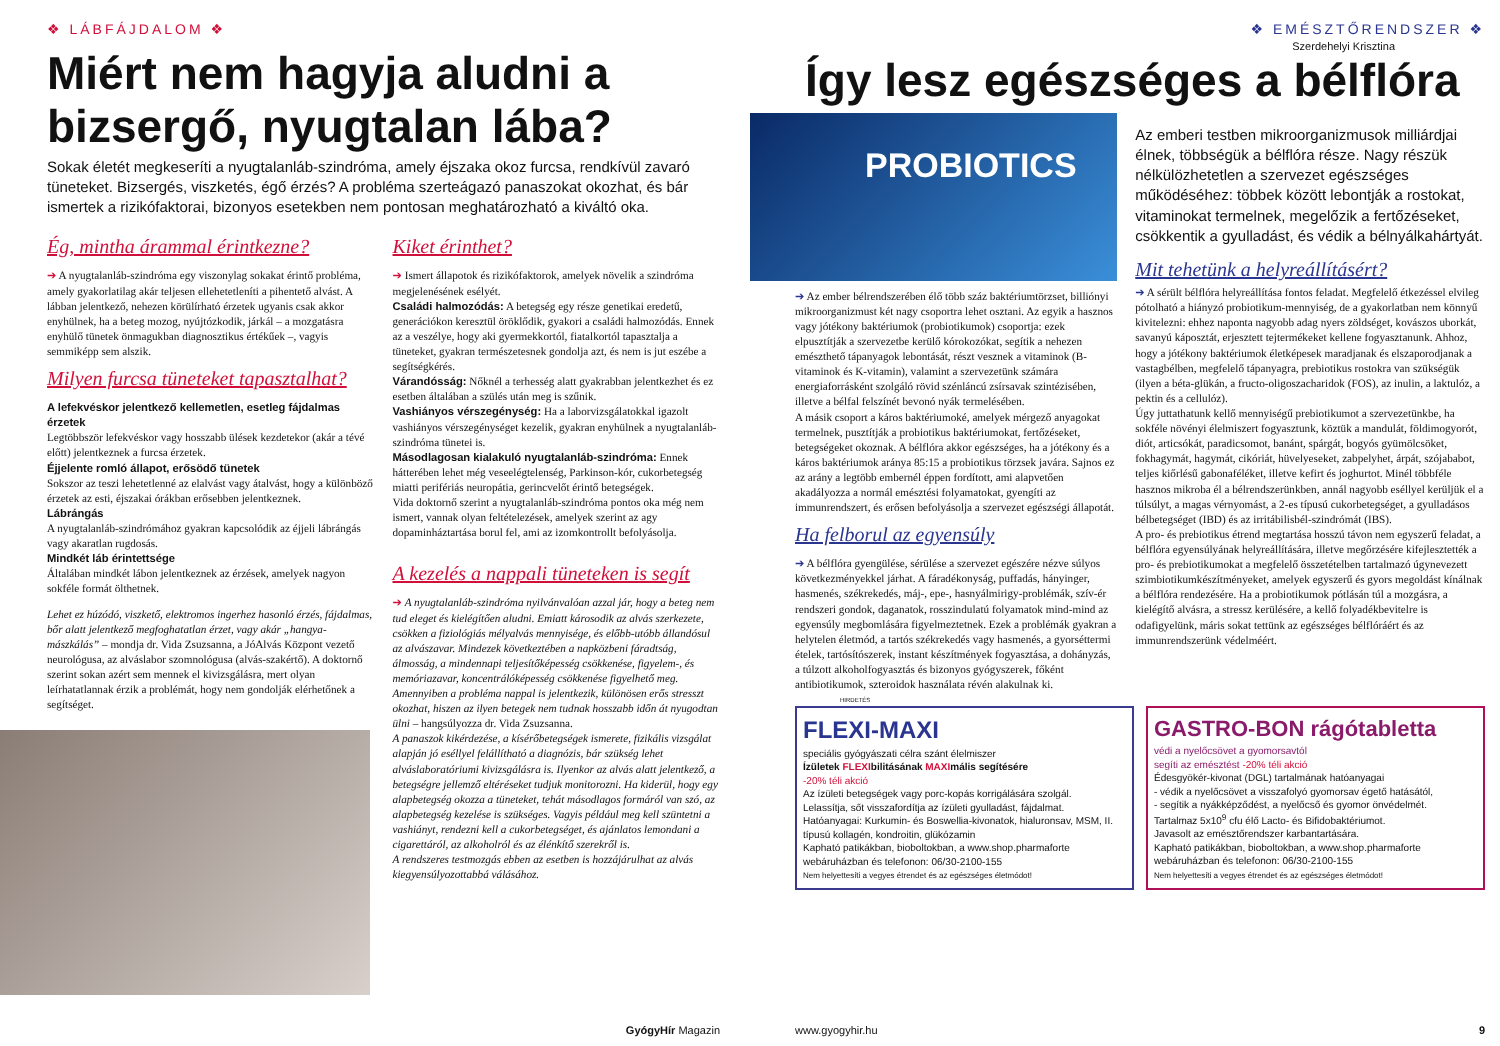❖ LÁBFÁJDALOM ❖
Miért nem hagyja aludni a bizsergő, nyugtalan lába?
Sokak életét megkeseríti a nyugtalanláb-szindróma, amely éjszaka okoz furcsa, rendkívül zavaró tüneteket. Bizsergés, viszketés, égő érzés? A probléma szerteágazó panaszokat okozhat, és bár ismertek a rizikófaktorai, bizonyos esetekben nem pontosan meghatározható a kiváltó oka.
Ég, mintha árammal érintkezne?
➔ A nyugtalanláb-szindróma egy viszonylag sokakat érintő probléma, amely gyakorlatilag akár teljesen ellehetetleníti a pihentető alvást. A lábban jelentkező, nehezen körülírható érzetek ugyanis csak akkor enyhülnek, ha a beteg mozog, nyújtózkodik, járkál – a mozgatásra enyhülő tünetek önmagukban diagnosztikus értékűek –, vagyis semmiképp sem alszik.
Milyen furcsa tüneteket tapasztalhat?
A lefekvéskor jelentkező kellemetlen, esetleg fájdalmas érzetek
Legtöbbször lefekvéskor vagy hosszabb ülések kezdetekor (akár a tévé előtt) jelentkeznek a furcsa érzetek.
Éjjelente romló állapot, erősödő tünetek
Sokszor az teszi lehetetlenné az elalvást vagy átalvást, hogy a különböző érzetek az esti, éjszakai órákban erősebben jelentkeznek.
Lábrángás
A nyugtalanláb-szindrómához gyakran kapcsolódik az éjjeli lábrángás vagy akaratlan rugdosás.
Mindkét láb érintettsége
Általában mindkét lábon jelentkeznek az érzések, amelyek nagyon sokféle formát ölthetnek.
Lehet ez húzódó, viszkető, elektromos ingerhez hasonló érzés, fájdalmas, bőr alatt jelentkező megfoghatatlan érzet, vagy akár „hangya-mászkálás” – mondja dr. Vida Zsuzsanna, a JóAlvás Központ vezető neurológusa, az alváslabor szomnológusa (alvás-szakértő). A doktornő szerint sokan azért sem mennek el kivizsgálásra, mert olyan leírhatatlannak érzik a problémát, hogy nem gondolják elérhetőnek a segítséget.
Kiket érinthet?
➔ Ismert állapotok és rizikófaktorok, amelyek növelik a szindróma megjelenésének esélyét.
Családi halmozódás: A betegség egy része genetikai eredetű, generációkon keresztül öröklődik, gyakori a családi halmozódás. Ennek az a veszélye, hogy aki gyermekkortól, fiatalkortól tapasztalja a tüneteket, gyakran természetesnek gondolja azt, és nem is jut eszébe a segítségkérés.
Várandósság: Nőknél a terhesség alatt gyakrabban jelentkezhet és ez esetben általában a szülés után meg is szűnik.
Vashiányos vérszegénység: Ha a laborvizsgálatokkal igazolt vashiányos vérszegénységet kezelik, gyakran enyhülnek a nyugtalanláb-szindróma tünetei is.
Másodlagosan kialakuló nyugtalanláb-szindróma: Ennek hátterében lehet még veseelégtelenség, Parkinson-kór, cukorbetegség miatti perifériás neuropátia, gerincvelőt érintő betegségek.
Vida doktornő szerint a nyugtalanláb-szindróma pontos oka még nem ismert, vannak olyan feltételezések, amelyek szerint az agy dopaminháztartása borul fel, ami az izomkontrollt befolyásolja.
A kezelés a nappali tüneteken is segít
➔ A nyugtalanláb-szindróma nyilvánvalóan azzal jár, hogy a beteg nem tud eleget és kielégítően aludni. Emiatt károsodik az alvás szerkezete, csökken a fiziológiás mélyalvás mennyisége, és előbb-utóbb állandósul az alvászavar. Mindezek következtében a napközbeni fáradtság, álmosság, a mindennapi teljesítőképesség csökkenése, figyelem-, és memóriazavar, koncentrálóképesség csökkenése figyelhető meg. Amennyiben a probléma nappal is jelentkezik, különösen erős stresszt okozhat, hiszen az ilyen betegek nem tudnak hosszabb időn át nyugodtan ülni – hangsúlyozza dr. Vida Zsuzsanna.
A panaszok kikérdezése, a kísérőbetegségek ismerete, fizikális vizsgálat alapján jó eséllyel felállítható a diagnózis, bár szükség lehet alváslaboratóriumi kivizsgálásra is. Ilyenkor az alvás alatt jelentkező, a betegségre jellemző eltéréseket tudjuk monitorozni. Ha kiderül, hogy egy alapbetegség okozza a tüneteket, tehát másodlagos formáról van szó, az alapbetegség kezelése is szükséges. Vagyis például meg kell szüntetni a vashiányt, rendezni kell a cukorbetegséget, és ajánlatos lemondani a cigarettáról, az alkoholról és az élénkítő szerekről is.
A rendszeres testmozgás ebben az esetben is hozzájárulhat az alvás kiegyensúlyozottabbá válásához.
GyógyHír Magazin
❖ EMÉSZTŐRENDSZER ❖
Szerdehelyi Krisztina
Így lesz egészséges a bélflóra
PROBIOTICS
➔ Az ember bélrendszerében élő több száz baktériumtörzset, billiónyi mikroorganizmust két nagy csoportra lehet osztani. Az egyik a hasznos vagy jótékony baktériumok (probiotikumok) csoportja: ezek elpusztítják a szervezetbe kerülő kórokozókat, segítik a nehezen emészthető tápanyagok lebontását, részt vesznek a vitaminok (B-vitaminok és K-vitamin), valamint a szervezetünk számára energiaforrásként szolgáló rövid szénláncú zsírsavak szintézisében, illetve a bélfal felszínét bevonó nyák termelésében.
A másik csoport a káros baktériumoké, amelyek mérgező anyagokat termelnek, pusztítják a probiotikus baktériumokat, fertőzéseket, betegségeket okoznak. A bélflóra akkor egészséges, ha a jótékony és a káros baktériumok aránya 85:15 a probiotikus törzsek javára. Sajnos ez az arány a legtöbb embernél éppen fordított, ami alapvetően akadályozza a normál emésztési folyamatokat, gyengíti az immunrendszert, és erősen befolyásolja a szervezet egészségi állapotát.
Ha felborul az egyensúly
➔ A bélflóra gyengülése, sérülése a szervezet egészére nézve súlyos következményekkel járhat. A fáradékonyság, puffadás, hányinger, hasmenés, székrekedés, máj-, epe-, hasnyálmirigy-problémák, szív-ér rendszeri gondok, daganatok, rosszindulatú folyamatok mind-mind az egyensúly megbomlására figyelmeztetnek. Ezek a problémák gyakran a helytelen életmód, a tartós székrekedés vagy hasmenés, a gyorséttermi ételek, tartósítószerek, instant készítmények fogyasztása, a dohányzás, a túlzott alkoholfogyasztás és bizonyos gyógyszerek, főként antibiotikumok, szteroidok használata révén alakulnak ki.
Az emberi testben mikroorganizmusok milliárdjai élnek, többségük a bélflóra része. Nagy részük nélkülözhetetlen a szervezet egészséges működéséhez: többek között lebontják a rostokat, vitaminokat termelnek, megelőzik a fertőzéseket, csökkentik a gyulladást, és védik a bélnyálkahártyát.
Mit tehetünk a helyreállításért?
➔ A sérült bélflóra helyreállítása fontos feladat. Megfelelő étkezéssel elvileg pótolható a hiányzó probiotikum-mennyiség, de a gyakorlatban nem könnyű kivitelezni: ehhez naponta nagyobb adag nyers zöldséget, kovászos uborkát, savanyú káposztát, erjesztett tejtermékeket kellene fogyasztanunk. Ahhoz, hogy a jótékony baktériumok életképesek maradjanak és elszaporodjanak a vastagbélben, megfelelő tápanyagra, prebiotikus rostokra van szükségük (ilyen a béta-glükán, a fructo-oligoszacharidok (FOS), az inulin, a laktulóz, a pektin és a cellulóz).
Úgy juttathatunk kellő mennyiségű prebiotikumot a szervezetünkbe, ha sokféle növényi élelmiszert fogyasztunk, köztük a mandulát, földimogyorót, diót, articsókát, paradicsomot, banánt, spárgát, bogyós gyümölcsöket, fokhagymát, hagymát, cikóriát, hüvelyeseket, zabpelyhet, árpát, szójababot, teljes kiőrlésű gabonaféléket, illetve kefirt és joghurtot. Minél többféle hasznos mikroba él a bélrendszerünkben, annál nagyobb eséllyel kerüljük el a túlsúlyt, a magas vérnyomást, a 2-es típusú cukorbetegséget, a gyulladásos bélbetegséget (IBD) és az irritábilisbél-szindrómát (IBS).
A pro- és prebiotikus étrend megtartása hosszú távon nem egyszerű feladat, a bélflóra egyensúlyának helyreállítására, illetve megőrzésére kifejlesztették a pro- és prebiotikumokat a megfelelő összetételben tartalmazó úgynevezett szimbiotikumkészítményeket, amelyek egyszerű és gyors megoldást kínálnak a bélflóra rendezésére. Ha a probiotikumok pótlásán túl a mozgásra, a kielégítő alvásra, a stressz kerülésére, a kellő folyadékbevitelre is odafigyelünk, máris sokat tettünk az egészséges bélflóráért és az immunrendszerünk védelméért.
HIRDETÉS
FLEXI-MAXI
speciális gyógyászati célra szánt élelmiszer
Ízületek FLEXIbilitásának MAXImális segítésére
-20% téli akció
Az ízületi betegségek vagy porc-kopás korrigálására szolgál.
Lelassítja, sőt visszafordítja az ízületi gyulladást, fájdalmat.
Hatóanyagai: Kurkumin- és Boswellia-kivonatok, hialuronsav, MSM, II. típusú kollagén, kondroitin, glükózamin
Kapható patikákban, bioboltokban, a www.shop.pharmaforte webáruházban és telefonon: 06/30-2100-155
Nem helyettesíti a vegyes étrendet és az egészséges életmódot!
GASTRO-BON rágótabletta
védi a nyelőcsövet a gyomorsavtól
segíti az emésztést -20% téli akció
Édesgyökér-kivonat (DGL) tartalmának hatóanyagai
- védik a nyelőcsövet a visszafolyó gyomorsav égető hatásától,
- segítik a nyákképződést, a nyelőcső és gyomor önvédelmét.
Tartalmaz 5x10<sup>9</sup> cfu élő Lacto- és Bifidobaktériumot.
Javasolt az emésztőrendszer karbantartására.
Kapható patikákban, bioboltokban, a www.shop.pharmaforte webáruházban és telefonon: 06/30-2100-155
Nem helyettesíti a vegyes étrendet és az egészséges életmódot!
www.gyogyhir.hu 9